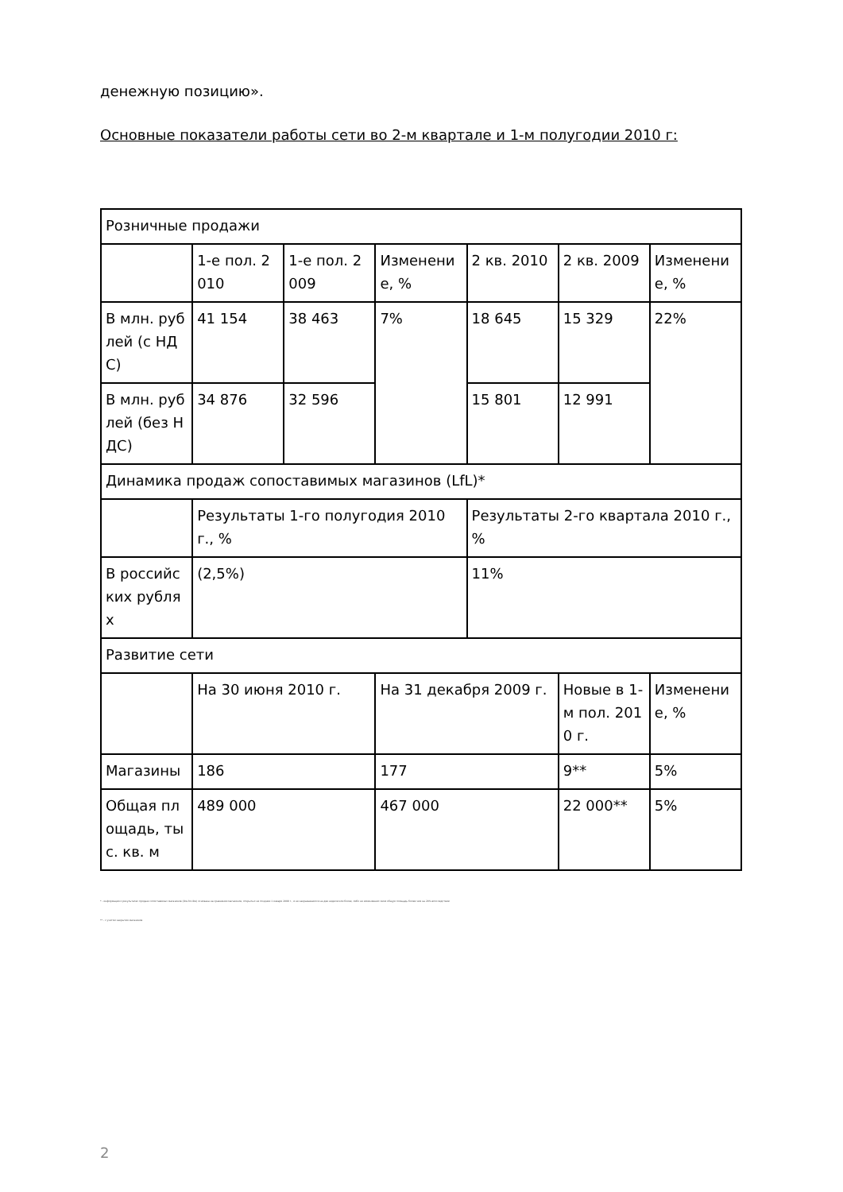денежную позицию».
Основные показатели работы сети во 2-м квартале и 1-м полугодии 2010 г:
| Розничные продажи | | | | | | |
| | 1-е пол. 2010 | 1-е пол. 2009 | Изменение, % | 2 кв. 2010 | 2 кв. 2009 | Изменение, % |
| В млн. рублей (с НДС) | 41 154 | 38 463 | 7% | 18 645 | 15 329 | 22% |
| В млн. рублей (без НДС) | 34 876 | 32 596 | | 15 801 | 12 991 | |
| Динамика продаж сопоставимых магазинов (LfL)* | | | | | | |
| | Результаты 1-го полугодия 2010 г., % | | | Результаты 2-го квартала 2010 г., % | | |
| В российских рублях | (2,5%) | | | 11% | | |
| Развитие сети | | | | | | |
| | На 30 июня 2010 г. | | На 31 декабря 2009 г. | | Новые в 1-м пол. 2010 г. | Изменение, % |
| Магазины | 186 | | 177 | | 9** | 5% |
| Общая площадь, тыс. кв. м | 489 000 | | 467 000 | | 22 000** | 5% |
* - информация о результатах продаж сопоставимых магазинов (like-for-like) основана на сравнении магазинов, открытых не позднее 1 января 2009 г., и не закрывавшихся на две недели или более, либо не изменявших свою общую площадь более чем на 20% впоследствии
** - с учетом закрытия магазинов
2